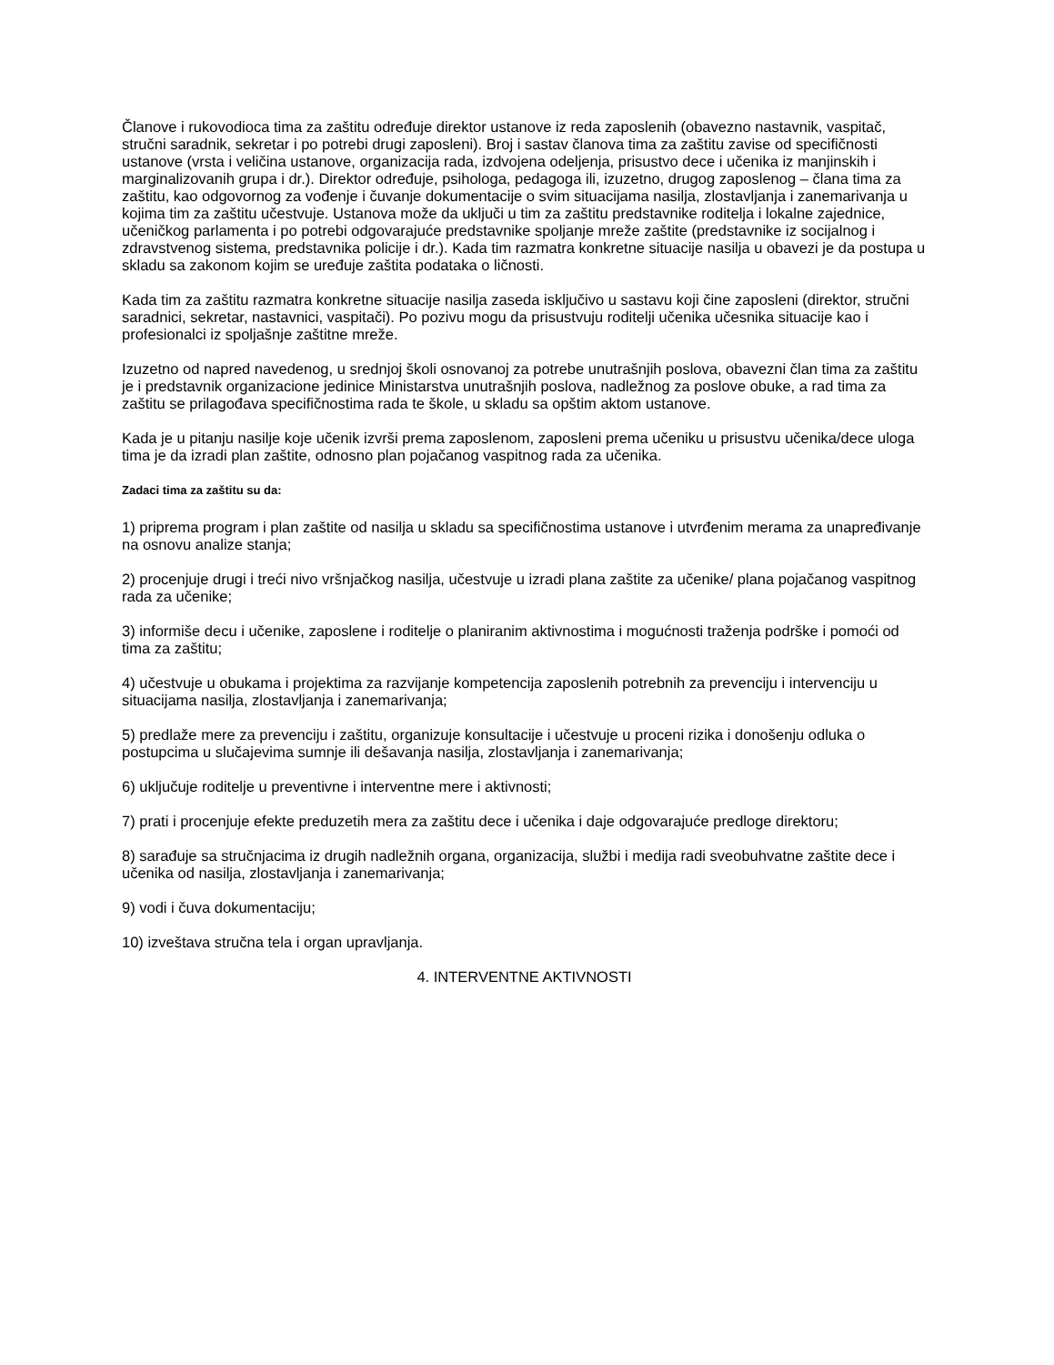Članove i rukovodioca tima za zaštitu određuje direktor ustanove iz reda zaposlenih (obavezno nastavnik, vaspitač, stručni saradnik, sekretar i po potrebi drugi zaposleni). Broj i sastav članova tima za zaštitu zavise od specifičnosti ustanove (vrsta i veličina ustanove, organizacija rada, izdvojena odeljenja, prisustvo dece i učenika iz manjinskih i marginalizovanih grupa i dr.). Direktor određuje, psihologa, pedagoga ili, izuzetno, drugog zaposlenog – člana tima za zaštitu, kao odgovornog za vođenje i čuvanje dokumentacije o svim situacijama nasilja, zlostavljanja i zanemarivanja u kojima tim za zaštitu učestvuje. Ustanova može da uključi u tim za zaštitu predstavnike roditelja i lokalne zajednice, učeničkog parlamenta i po potrebi odgovarajuće predstavnike spoljanje mreže zaštite (predstavnike iz socijalnog i zdravstvenog sistema, predstavnika policije i dr.). Kada tim razmatra konkretne situacije nasilja u obavezi je da postupa u skladu sa zakonom kojim se uređuje zaštita podataka o ličnosti.
Kada tim za zaštitu razmatra konkretne situacije nasilja zaseda isključivo u sastavu koji čine zaposleni (direktor, stručni saradnici, sekretar, nastavnici, vaspitači). Po pozivu mogu da prisustvuju roditelji učenika učesnika situacije kao i profesionalci iz spoljašnje zaštitne mreže.
Izuzetno od napred navedenog, u srednjoj školi osnovanoj za potrebe unutrašnjih poslova, obavezni član tima za zaštitu je i predstavnik organizacione jedinice Ministarstva unutrašnjih poslova, nadležnog za poslove obuke, a rad tima za zaštitu se prilagođava specifičnostima rada te škole, u skladu sa opštim aktom ustanove.
Kada je u pitanju nasilje koje učenik izvrši prema zaposlenom, zaposleni prema učeniku u prisustvu učenika/dece uloga tima je da izradi plan zaštite, odnosno plan pojačanog vaspitnog rada za učenika.
Zadaci tima za zaštitu su da:
1) priprema program i plan zaštite od nasilja u skladu sa specifičnostima ustanove i utvrđenim merama za unapređivanje na osnovu analize stanja;
2) procenjuje drugi i treći nivo vršnjačkog nasilja, učestvuje u izradi plana zaštite za učenike/ plana pojačanog vaspitnog rada za učenike;
3) informiše decu i učenike, zaposlene i roditelje o planiranim aktivnostima i mogućnosti traženja podrške i pomoći od tima za zaštitu;
4) učestvuje u obukama i projektima za razvijanje kompetencija zaposlenih potrebnih za prevenciju i intervenciju u situacijama nasilja, zlostavljanja i zanemarivanja;
5) predlaže mere za prevenciju i zaštitu, organizuje konsultacije i učestvuje u proceni rizika i donošenju odluka o postupcima u slučajevima sumnje ili dešavanja nasilja, zlostavljanja i zanemarivanja;
6) uključuje roditelje u preventivne i interventne mere i aktivnosti;
7) prati i procenjuje efekte preduzetih mera za zaštitu dece i učenika i daje odgovarajuće predloge direktoru;
8) sarađuje sa stručnjacima iz drugih nadležnih organa, organizacija, službi i medija radi sveobuhvatne zaštite dece i učenika od nasilja, zlostavljanja i zanemarivanja;
9) vodi i čuva dokumentaciju;
10) izveštava stručna tela i organ upravljanja.
4. INTERVENTNE AKTIVNOSTI